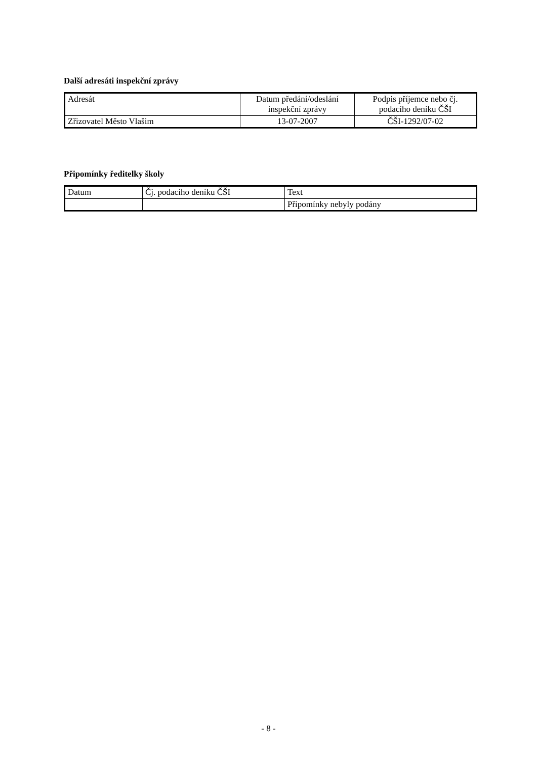Další adresáti inspekční zprávy
| Adresát | Datum předání/odeslání inspekční zprávy | Podpis příjemce nebo čj. podacího deníku ČŠI |
| --- | --- | --- |
| Zřizovatel Město Vlašim | 13-07-2007 | ČŠI-1292/07-02 |
Připomínky ředitelky školy
| Datum | Čj. podacího deníku ČŠI | Text |
| --- | --- | --- |
| | | Připomínky nebyly podány |
- 8 -